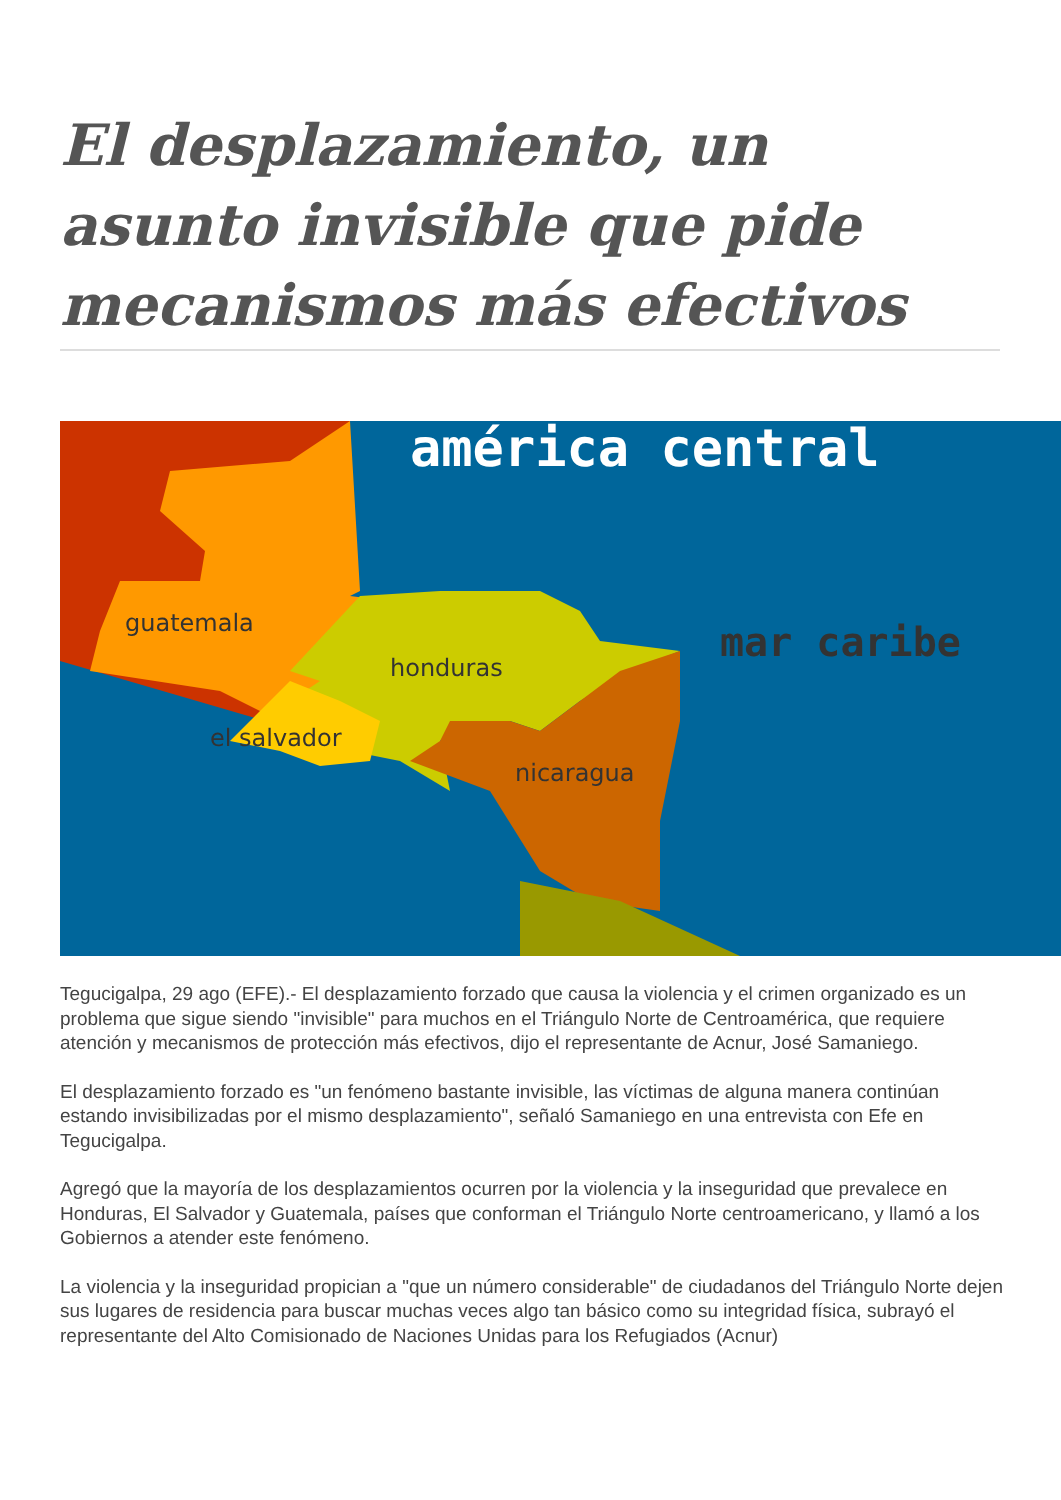El desplazamiento, un asunto invisible que pide mecanismos más efectivos
américa central
mar caribe
guatemala
honduras
el salvador
nicaragua
Tegucigalpa, 29 ago (EFE).- El desplazamiento forzado que causa la violencia y el crimen organizado es un problema que sigue siendo "invisible" para muchos en el Triángulo Norte de Centroamérica, que requiere atención y mecanismos de protección más efectivos, dijo el representante de Acnur, José Samaniego.
El desplazamiento forzado es "un fenómeno bastante invisible, las víctimas de alguna manera continúan estando invisibilizadas por el mismo desplazamiento", señaló Samaniego en una entrevista con Efe en Tegucigalpa.
Agregó que la mayoría de los desplazamientos ocurren por la violencia y la inseguridad que prevalece en Honduras, El Salvador y Guatemala, países que conforman el Triángulo Norte centroamericano, y llamó a los Gobiernos a atender este fenómeno.
La violencia y la inseguridad propician a "que un número considerable" de ciudadanos del Triángulo Norte dejen sus lugares de residencia para buscar muchas veces algo tan básico como su integridad física, subrayó el representante del Alto Comisionado de Naciones Unidas para los Refugiados (Acnur)